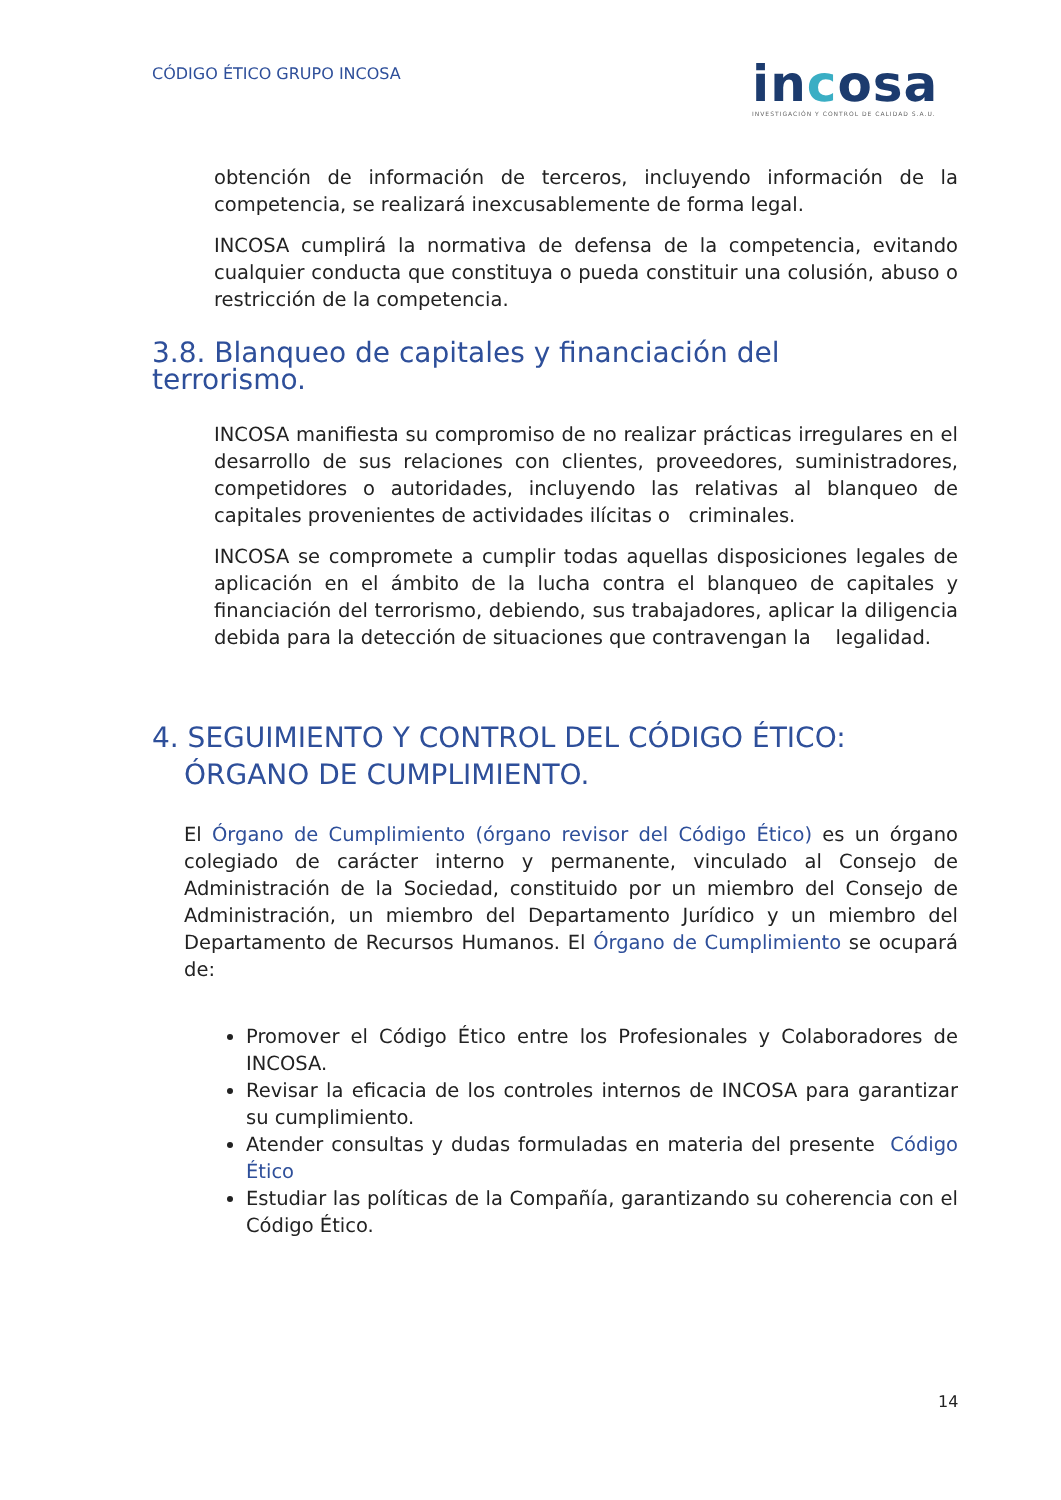CÓDIGO ÉTICO GRUPO INCOSA
incosa
INVESTIGACIÓN Y CONTROL DE CALIDAD S.A.U.
obtención de información de terceros, incluyendo información de la competencia, se realizará inexcusablemente de forma legal.
INCOSA cumplirá la normativa de defensa de la competencia, evitando cualquier conducta que constituya o pueda constituir una colusión, abuso o restricción de la competencia.
3.8. Blanqueo de capitales y financiación del terrorismo.
INCOSA manifiesta su compromiso de no realizar prácticas irregulares en el desarrollo de sus relaciones con clientes, proveedores, suministradores, competidores o autoridades, incluyendo las relativas al blanqueo de capitales provenientes de actividades ilícitas o criminales.
INCOSA se compromete a cumplir todas aquellas disposiciones legales de aplicación en el ámbito de la lucha contra el blanqueo de capitales y financiación del terrorismo, debiendo, sus trabajadores, aplicar la diligencia debida para la detección de situaciones que contravengan la legalidad.
4. SEGUIMIENTO Y CONTROL DEL CÓDIGO ÉTICO: ÓRGANO DE CUMPLIMIENTO.
El Órgano de Cumplimiento (órgano revisor del Código Ético) es un órgano colegiado de carácter interno y permanente, vinculado al Consejo de Administración de la Sociedad, constituido por un miembro del Consejo de Administración, un miembro del Departamento Jurídico y un miembro del Departamento de Recursos Humanos. El Órgano de Cumplimiento se ocupará de:
Promover el Código Ético entre los Profesionales y Colaboradores de INCOSA.
Revisar la eficacia de los controles internos de INCOSA para garantizar su cumplimiento.
Atender consultas y dudas formuladas en materia del presente Código Ético
Estudiar las políticas de la Compañía, garantizando su coherencia con el Código Ético.
14